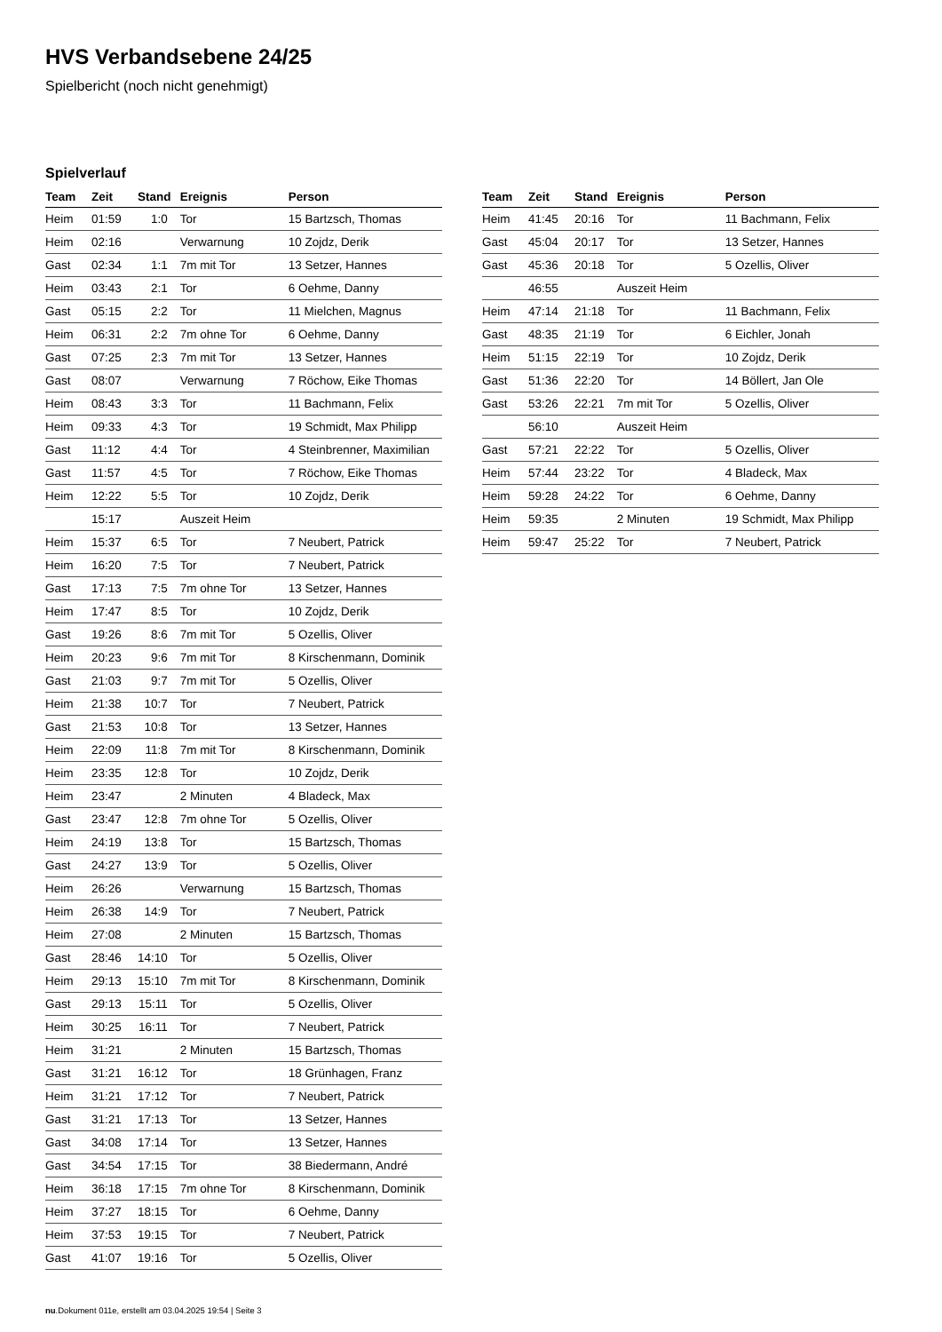HVS Verbandsebene 24/25
Spielbericht (noch nicht genehmigt)
Spielverlauf
| Team | Zeit | Stand | Ereignis | Person |
| --- | --- | --- | --- | --- |
| Heim | 01:59 | 1:0 | Tor | 15 Bartzsch, Thomas |
| Heim | 02:16 | | Verwarnung | 10 Zojdz, Derik |
| Gast | 02:34 | 1:1 | 7m mit Tor | 13 Setzer, Hannes |
| Heim | 03:43 | 2:1 | Tor | 6 Oehme, Danny |
| Gast | 05:15 | 2:2 | Tor | 11 Mielchen, Magnus |
| Heim | 06:31 | 2:2 | 7m ohne Tor | 6 Oehme, Danny |
| Gast | 07:25 | 2:3 | 7m mit Tor | 13 Setzer, Hannes |
| Gast | 08:07 | | Verwarnung | 7 Röchow, Eike Thomas |
| Heim | 08:43 | 3:3 | Tor | 11 Bachmann, Felix |
| Heim | 09:33 | 4:3 | Tor | 19 Schmidt, Max Philipp |
| Gast | 11:12 | 4:4 | Tor | 4 Steinbrenner, Maximilian |
| Gast | 11:57 | 4:5 | Tor | 7 Röchow, Eike Thomas |
| Heim | 12:22 | 5:5 | Tor | 10 Zojdz, Derik |
| | 15:17 | | Auszeit Heim | |
| Heim | 15:37 | 6:5 | Tor | 7 Neubert, Patrick |
| Heim | 16:20 | 7:5 | Tor | 7 Neubert, Patrick |
| Gast | 17:13 | 7:5 | 7m ohne Tor | 13 Setzer, Hannes |
| Heim | 17:47 | 8:5 | Tor | 10 Zojdz, Derik |
| Gast | 19:26 | 8:6 | 7m mit Tor | 5 Ozellis, Oliver |
| Heim | 20:23 | 9:6 | 7m mit Tor | 8 Kirschenmann, Dominik |
| Gast | 21:03 | 9:7 | 7m mit Tor | 5 Ozellis, Oliver |
| Heim | 21:38 | 10:7 | Tor | 7 Neubert, Patrick |
| Gast | 21:53 | 10:8 | Tor | 13 Setzer, Hannes |
| Heim | 22:09 | 11:8 | 7m mit Tor | 8 Kirschenmann, Dominik |
| Heim | 23:35 | 12:8 | Tor | 10 Zojdz, Derik |
| Heim | 23:47 | | 2 Minuten | 4 Bladeck, Max |
| Gast | 23:47 | 12:8 | 7m ohne Tor | 5 Ozellis, Oliver |
| Heim | 24:19 | 13:8 | Tor | 15 Bartzsch, Thomas |
| Gast | 24:27 | 13:9 | Tor | 5 Ozellis, Oliver |
| Heim | 26:26 | | Verwarnung | 15 Bartzsch, Thomas |
| Heim | 26:38 | 14:9 | Tor | 7 Neubert, Patrick |
| Heim | 27:08 | | 2 Minuten | 15 Bartzsch, Thomas |
| Gast | 28:46 | 14:10 | Tor | 5 Ozellis, Oliver |
| Heim | 29:13 | 15:10 | 7m mit Tor | 8 Kirschenmann, Dominik |
| Gast | 29:13 | 15:11 | Tor | 5 Ozellis, Oliver |
| Heim | 30:25 | 16:11 | Tor | 7 Neubert, Patrick |
| Heim | 31:21 | | 2 Minuten | 15 Bartzsch, Thomas |
| Gast | 31:21 | 16:12 | Tor | 18 Grünhagen, Franz |
| Heim | 31:21 | 17:12 | Tor | 7 Neubert, Patrick |
| Gast | 31:21 | 17:13 | Tor | 13 Setzer, Hannes |
| Gast | 34:08 | 17:14 | Tor | 13 Setzer, Hannes |
| Gast | 34:54 | 17:15 | Tor | 38 Biedermann, André |
| Heim | 36:18 | 17:15 | 7m ohne Tor | 8 Kirschenmann, Dominik |
| Heim | 37:27 | 18:15 | Tor | 6 Oehme, Danny |
| Heim | 37:53 | 19:15 | Tor | 7 Neubert, Patrick |
| Gast | 41:07 | 19:16 | Tor | 5 Ozellis, Oliver |
| Team | Zeit | Stand | Ereignis | Person |
| --- | --- | --- | --- | --- |
| Heim | 41:45 | 20:16 | Tor | 11 Bachmann, Felix |
| Gast | 45:04 | 20:17 | Tor | 13 Setzer, Hannes |
| Gast | 45:36 | 20:18 | Tor | 5 Ozellis, Oliver |
| | 46:55 | | Auszeit Heim | |
| Heim | 47:14 | 21:18 | Tor | 11 Bachmann, Felix |
| Gast | 48:35 | 21:19 | Tor | 6 Eichler, Jonah |
| Heim | 51:15 | 22:19 | Tor | 10 Zojdz, Derik |
| Gast | 51:36 | 22:20 | Tor | 14 Böllert, Jan Ole |
| Gast | 53:26 | 22:21 | 7m mit Tor | 5 Ozellis, Oliver |
| | 56:10 | | Auszeit Heim | |
| Gast | 57:21 | 22:22 | Tor | 5 Ozellis, Oliver |
| Heim | 57:44 | 23:22 | Tor | 4 Bladeck, Max |
| Heim | 59:28 | 24:22 | Tor | 6 Oehme, Danny |
| Heim | 59:35 | | 2 Minuten | 19 Schmidt, Max Philipp |
| Heim | 59:47 | 25:22 | Tor | 7 Neubert, Patrick |
nu.Dokument 011e, erstellt am 03.04.2025 19:54 | Seite 3